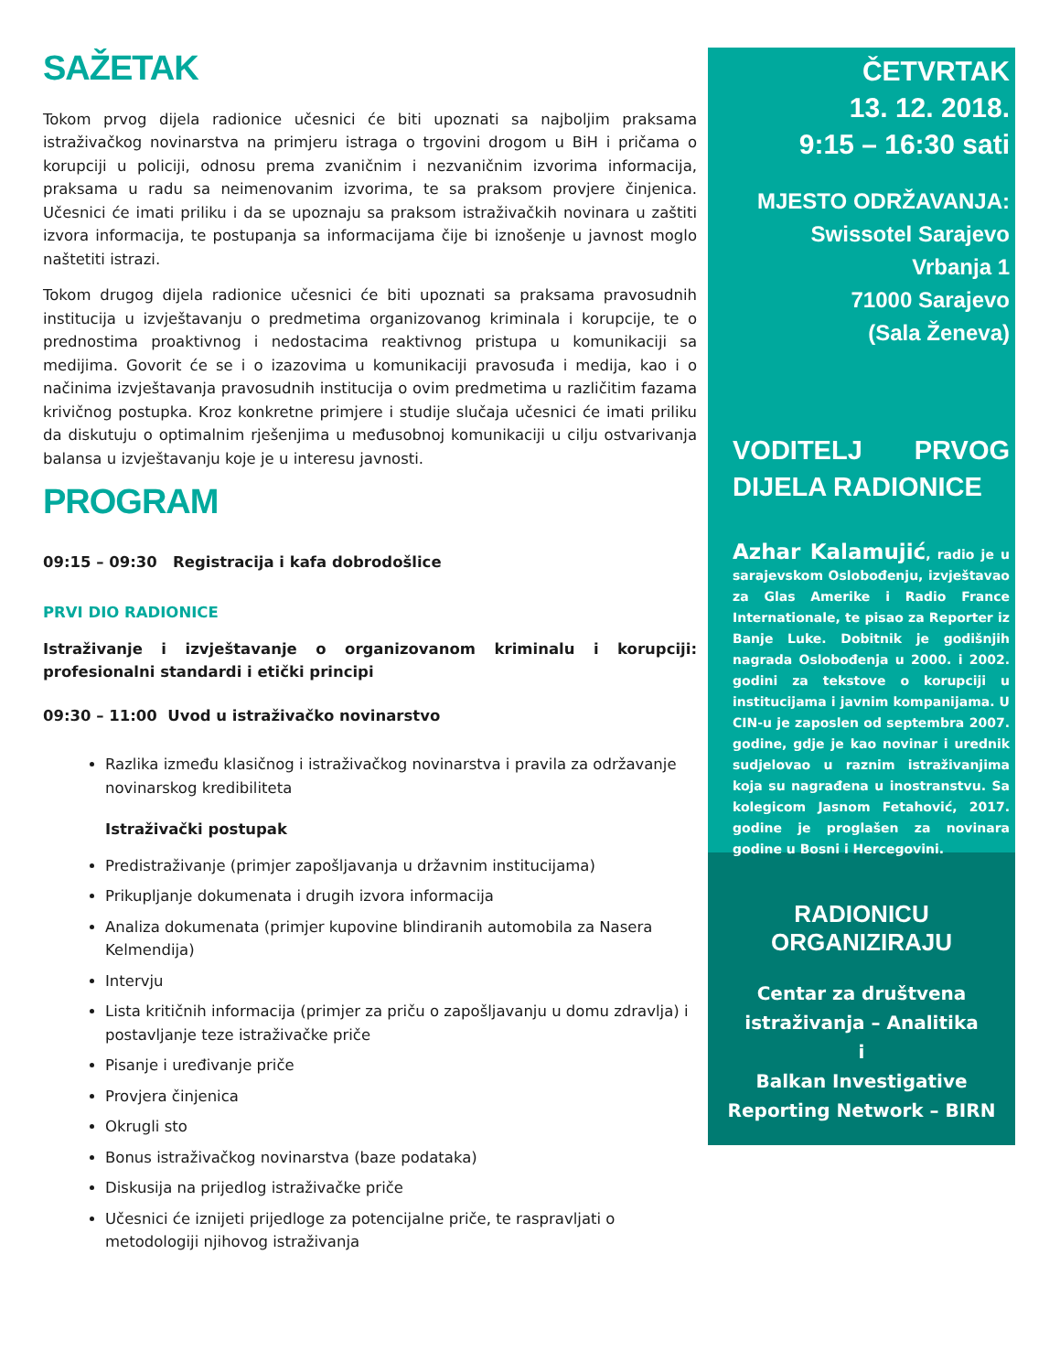SAŽETAK
Tokom prvog dijela radionice učesnici će biti upoznati sa najboljim praksama istraživačkog novinarstva na primjeru istraga o trgovini drogom u BiH i pričama o korupciji u policiji, odnosu prema zvaničnim i nezvaničnim izvorima informacija, praksama u radu sa neimenovanim izvorima, te sa praksom provjere činjenica. Učesnici će imati priliku i da se upoznaju sa praksom istraživačkih novinara u zaštiti izvora informacija, te postupanja sa informacijama čije bi iznošenje u javnost moglo naštetiti istrazi.
Tokom drugog dijela radionice učesnici će biti upoznati sa praksama pravosudnih institucija u izvještavanju o predmetima organizovanog kriminala i korupcije, te o prednostima proaktivnog i nedostacima reaktivnog pristupa u komunikaciji sa medijima. Govorit će se i o izazovima u komunikaciji pravosuđa i medija, kao i o načinima izvještavanja pravosudnih institucija o ovim predmetima u različitim fazama krivičnog postupka. Kroz konkretne primjere i studije slučaja učesnici će imati priliku da diskutuju o optimalnim rješenjima u međusobnoj komunikaciji u cilju ostvarivanja balansa u izvještavanju koje je u interesu javnosti.
PROGRAM
09:15 – 09:30 Registracija i kafa dobrodošlice
PRVI DIO RADIONICE
Istraživanje i izvještavanje o organizovanom kriminalu i korupciji: profesionalni standardi i etički principi
09:30 – 11:00 Uvod u istraživačko novinarstvo
Razlika između klasičnog i istraživačkog novinarstva i pravila za održavanje novinarskog kredibiliteta
Istraživački postupak
Predistraživanje (primjer zapošljavanja u državnim institucijama)
Prikupljanje dokumenata i drugih izvora informacija
Analiza dokumenata (primjer kupovine blindiranih automobila za Nasera Kelmendija)
Intervju
Lista kritičnih informacija (primjer za priču o zapošljavanju u domu zdravlja) i postavljanje teze istraživačke priče
Pisanje i uređivanje priče
Provjera činjenica
Okrugli sto
Bonus istraživačkog novinarstva (baze podataka)
Diskusija na prijedlog istraživačke priče
Učesnici će iznijeti prijedloge za potencijalne priče, te raspravljati o metodologiji njihovog istraživanja
ČETVRTAK
13. 12. 2018.
9:15 – 16:30 sati
MJESTO ODRŽAVANJA:
Swissotel Sarajevo
Vrbanja 1
71000 Sarajevo
(Sala Ženeva)
VODITELJ PRVOG DIJELA RADIONICE
Azhar Kalamujić, radio je u sarajevskom Oslobođenju, izvještavao za Glas Amerike i Radio France Internationale, te pisao za Reporter iz Banje Luke. Dobitnik je godišnjih nagrada Oslobođenja u 2000. i 2002. godini za tekstove o korupciji u institucijama i javnim kompanijama. U CIN-u je zaposlen od septembra 2007. godine, gdje je kao novinar i urednik sudjelovao u raznim istraživanjima koja su nagrađena u inostranstvu. Sa kolegicom Jasnom Fetahović, 2017. godine je proglašen za novinara godine u Bosni i Hercegovini.
RADIONICU ORGANIZIRAJU
Centar za društvena istraživanja – Analitika
i
Balkan Investigative Reporting Network – BIRN